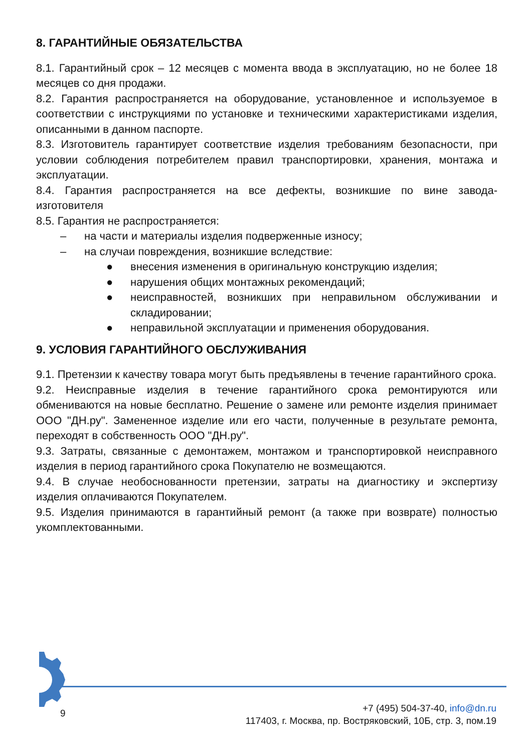8. ГАРАНТИЙНЫЕ ОБЯЗАТЕЛЬСТВА
8.1. Гарантийный срок – 12 месяцев с момента ввода в эксплуатацию, но не более 18 месяцев со дня продажи.
8.2. Гарантия распространяется на оборудование, установленное и используемое в соответствии с инструкциями по установке и техническими характеристиками изделия, описанными в данном паспорте.
8.3. Изготовитель гарантирует соответствие изделия требованиям безопасности, при условии соблюдения потребителем правил транспортировки, хранения, монтажа и эксплуатации.
8.4. Гарантия распространяется на все дефекты, возникшие по вине завода-изготовителя
8.5. Гарантия не распространяется:
– на части и материалы изделия подверженные износу;
– на случаи повреждения, возникшие вследствие:
● внесения изменения в оригинальную конструкцию изделия;
● нарушения общих монтажных рекомендаций;
● неисправностей, возникших при неправильном обслуживании и складировании;
● неправильной эксплуатации и применения оборудования.
9. УСЛОВИЯ ГАРАНТИЙНОГО ОБСЛУЖИВАНИЯ
9.1. Претензии к качеству товара могут быть предъявлены в течение гарантийного срока.
9.2. Неисправные изделия в течение гарантийного срока ремонтируются или обмениваются на новые бесплатно. Решение о замене или ремонте изделия принимает ООО "ДН.ру". Замененное изделие или его части, полученные в результате ремонта, переходят в собственность ООО "ДН.ру".
9.3. Затраты, связанные с демонтажем, монтажом и транспортировкой неисправного изделия в период гарантийного срока Покупателю не возмещаются.
9.4. В случае необоснованности претензии, затраты на диагностику и экспертизу изделия оплачиваются Покупателем.
9.5. Изделия принимаются в гарантийный ремонт (а также при возврате) полностью укомплектованными.
9 +7 (495) 504-37-40, info@dn.ru
117403, г. Москва, пр. Востряковский, 10Б, стр. 3, пом.19